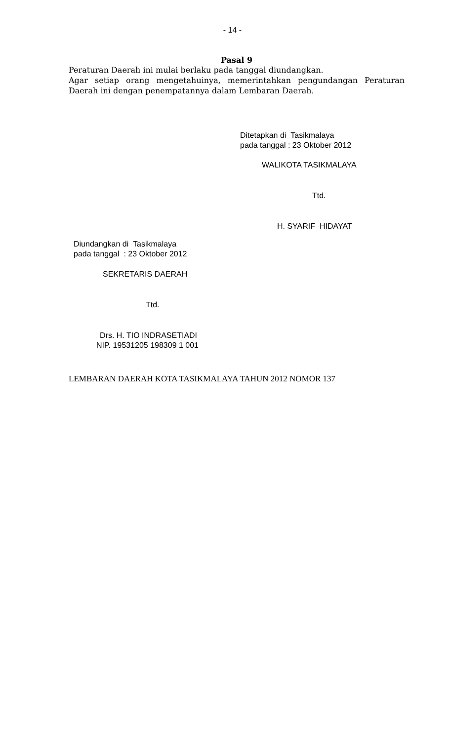- 14 -
Pasal 9
Peraturan Daerah ini mulai berlaku pada tanggal diundangkan.
Agar setiap orang mengetahuinya, memerintahkan pengundangan Peraturan Daerah ini dengan penempatannya dalam Lembaran Daerah.
Ditetapkan di Tasikmalaya
pada tanggal : 23 Oktober 2012
WALIKOTA TASIKMALAYA
Ttd.
H. SYARIF HIDAYAT
Diundangkan di Tasikmalaya
pada tanggal : 23 Oktober 2012
SEKRETARIS DAERAH
Ttd.
Drs. H. TIO INDRASETIADI
NIP. 19531205 198309 1 001
LEMBARAN DAERAH KOTA TASIKMALAYA TAHUN 2012 NOMOR 137